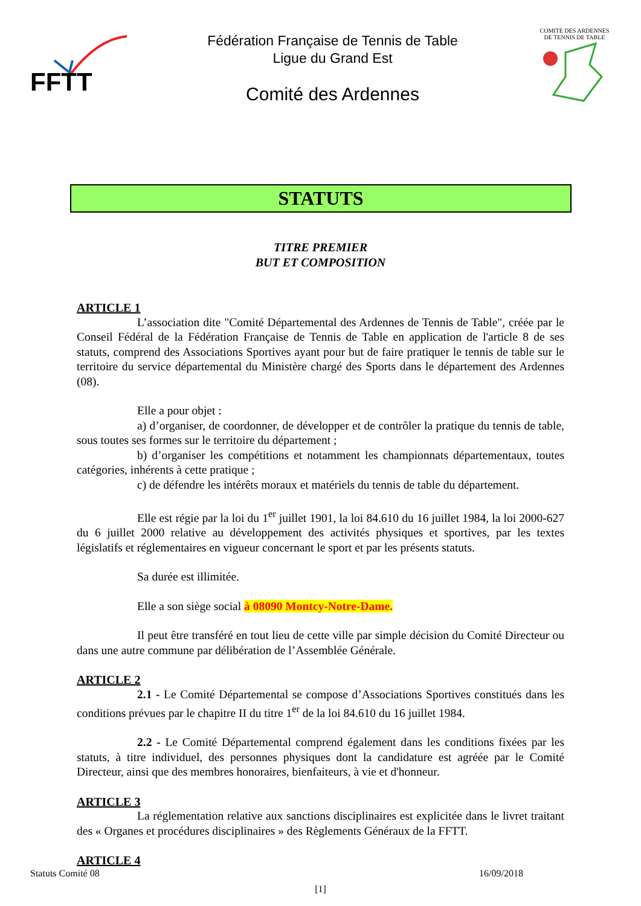FFTT
Fédération Française de Tennis de Table
Ligue du Grand Est
Comité des Ardennes
COMITE DES ARDENNES
DE TENNIS DE TABLE
STATUTS
TITRE PREMIER
BUT ET COMPOSITION
ARTICLE 1
L’association dite "Comité Départemental des Ardennes de Tennis de Table", créée par le Conseil Fédéral de la Fédération Française de Tennis de Table en application de l'article 8 de ses statuts, comprend des Associations Sportives ayant pour but de faire pratiquer le tennis de table sur le territoire du service départemental du Ministère chargé des Sports dans le département des Ardennes (08).
Elle a pour objet :
a) d’organiser, de coordonner, de développer et de contrôler la pratique du tennis de table, sous toutes ses formes sur le territoire du département ;
b) d’organiser les compétitions et notamment les championnats départementaux, toutes catégories, inhérents à cette pratique ;
c) de défendre les intérêts moraux et matériels du tennis de table du département.
Elle est régie par la loi du 1<sup>er</sup> juillet 1901, la loi 84.610 du 16 juillet 1984, la loi 2000-627 du 6 juillet 2000 relative au développement des activités physiques et sportives, par les textes législatifs et réglementaires en vigueur concernant le sport et par les présents statuts.
Sa durée est illimitée.
Elle a son siège social à 08090 Montcy-Notre-Dame.
Il peut être transféré en tout lieu de cette ville par simple décision du Comité Directeur ou dans une autre commune par délibération de l’Assemblée Générale.
ARTICLE 2
2.1 - Le Comité Départemental se compose d’Associations Sportives constitués dans les conditions prévues par le chapitre II du titre 1<sup>er</sup> de la loi 84.610 du 16 juillet 1984.
2.2 - Le Comité Départemental comprend également dans les conditions fixées par les statuts, à titre individuel, des personnes physiques dont la candidature est agréée par le Comité Directeur, ainsi que des membres honoraires, bienfaiteurs, à vie et d'honneur.
ARTICLE 3
La réglementation relative aux sanctions disciplinaires est explicitée dans le livret traitant des « Organes et procédures disciplinaires » des Règlements Généraux de la FFTT.
ARTICLE 4
Statuts Comité 08 16/09/2018
[1]